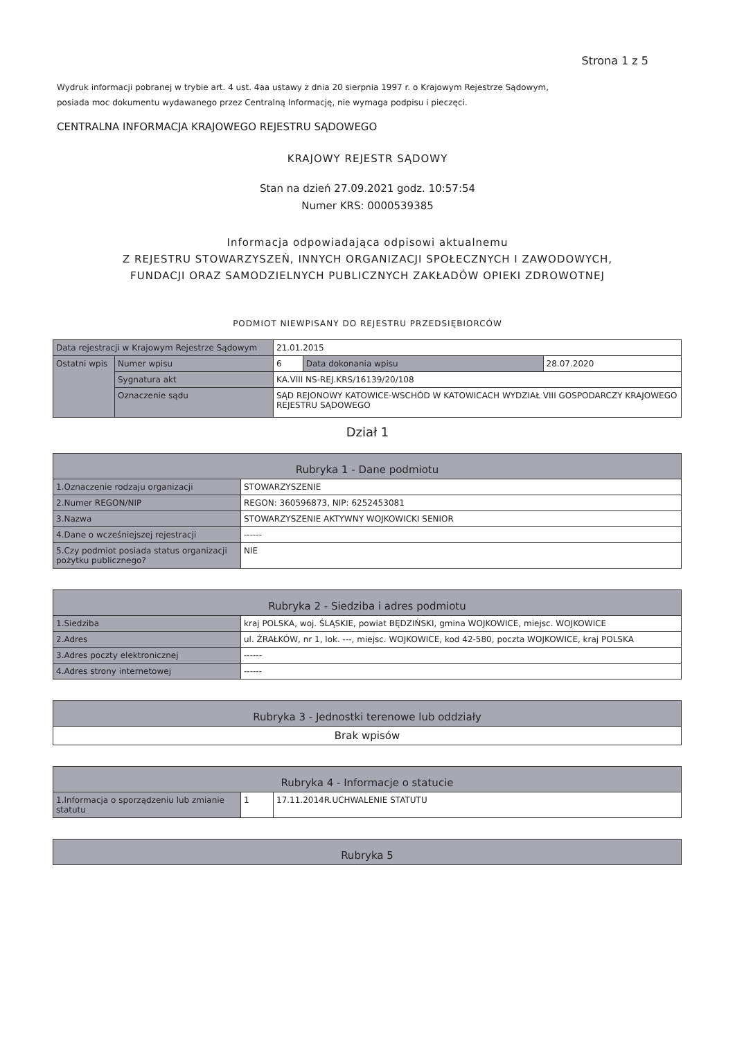Strona 1 z 5
Wydruk informacji pobranej w trybie art. 4 ust. 4aa ustawy z dnia 20 sierpnia 1997 r. o Krajowym Rejestrze Sądowym, posiada moc dokumentu wydawanego przez Centralną Informację, nie wymaga podpisu i pieczęci.
CENTRALNA INFORMACJA KRAJOWEGO REJESTRU SĄDOWEGO
KRAJOWY REJESTR SĄDOWY
Stan na dzień 27.09.2021 godz. 10:57:54
Numer KRS: 0000539385
Informacja odpowiadająca odpisowi aktualnemu
Z REJESTRU STOWARZYSZEŃ, INNYCH ORGANIZACJI SPOŁECZNYCH I ZAWODOWYCH,
FUNDACJI ORAZ SAMODZIELNYCH PUBLICZNYCH ZAKŁADÓW OPIEKI ZDROWOTNEJ
PODMIOT NIEWPISANY DO REJESTRU PRZEDSIĘBIORCÓW
| Data rejestracji w Krajowym Rejestrze Sądowym | | 21.01.2015 | | |
| Ostatni wpis | Numer wpisu | 6 | Data dokonania wpisu | 28.07.2020 |
| | Sygnatura akt | KA.VIII NS-REJ.KRS/16139/20/108 | | |
| | Oznaczenie sądu | SĄD REJONOWY KATOWICE-WSCHÓD W KATOWICACH WYDZIAŁ VIII GOSPODARCZY KRAJOWEGO REJESTRU SĄDOWEGO | | |
Dział 1
| Rubryka 1 - Dane podmiotu | |
| --- | --- |
| 1.Oznaczenie rodzaju organizacji | STOWARZYSZENIE |
| 2.Numer REGON/NIP | REGON: 360596873, NIP: 6252453081 |
| 3.Nazwa | STOWARZYSZENIE AKTYWNY WOJKOWICKI SENIOR |
| 4.Dane o wcześniejszej rejestracji | ------ |
| 5.Czy podmiot posiada status organizacji pożytku publicznego? | NIE |
| Rubryka 2 - Siedziba i adres podmiotu | |
| --- | --- |
| 1.Siedziba | kraj POLSKA, woj. ŚLĄSKIE, powiat BĘDZIŃSKI, gmina WOJKOWICE, miejsc. WOJKOWICE |
| 2.Adres | ul. ŹRAŁKÓW, nr 1, lok. ---, miejsc. WOJKOWICE, kod 42-580, poczta WOJKOWICE, kraj POLSKA |
| 3.Adres poczty elektronicznej | ------ |
| 4.Adres strony internetowej | ------ |
| Rubryka 3 - Jednostki terenowe lub oddziały |
| --- |
| Brak wpisów |
| Rubryka 4 - Informacje o statucie | | |
| --- | --- | --- |
| 1.Informacja o sporządzeniu lub zmianie statutu | 1 | 17.11.2014R.UCHWALENIE STATUTU |
| Rubryka 5 |
| --- |